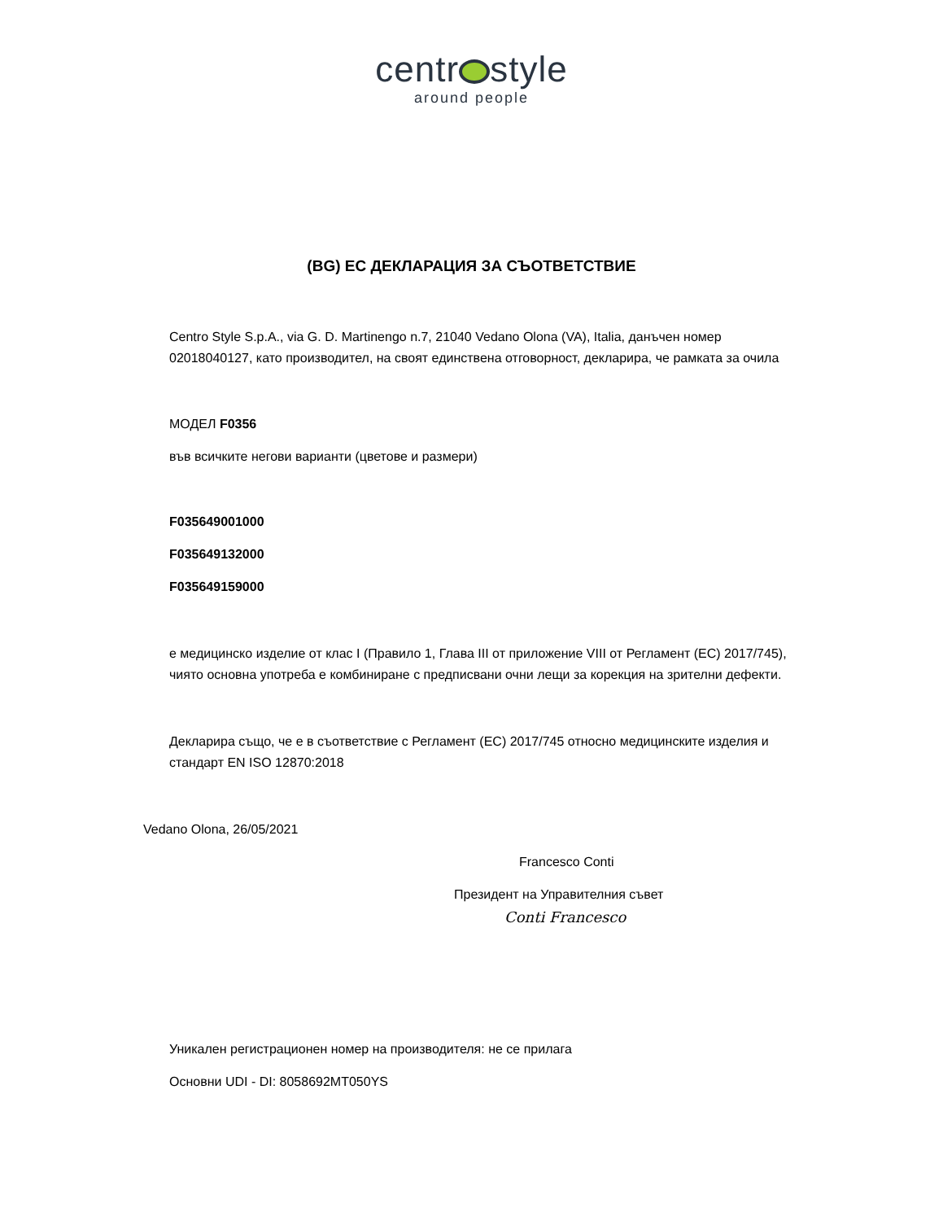centr style
around people
(BG) ЕС ДЕКЛАРАЦИЯ ЗА СЪОТВЕТСТВИЕ
Centro Style S.p.A., via G. D. Martinengo n.7, 21040 Vedano Olona (VA), Italia, данъчен номер 02018040127, като производител, на своят единствена отговорност, декларира, че рамката за очила
МОДЕЛ F0356
във всичките негови варианти (цветове и размери)
F035649001000
F035649132000
F035649159000
е медицинско изделие от клас I (Правило 1, Глава III от приложение VIII от Регламент (ЕС) 2017/745), чиято основна употреба е комбиниране с предписвани очни лещи за корекция на зрителни дефекти.
Декларира също, че е в съответствие с Регламент (ЕС) 2017/745 относно медицинските изделия и стандарт EN ISO 12870:2018
Vedano Olona, 26/05/2021
Francesco Conti
Президент на Управителния съвет
Conti Francesco
Уникален регистрационен номер на производителя: не се прилага
Основни UDI - DI: 8058692MT050YS